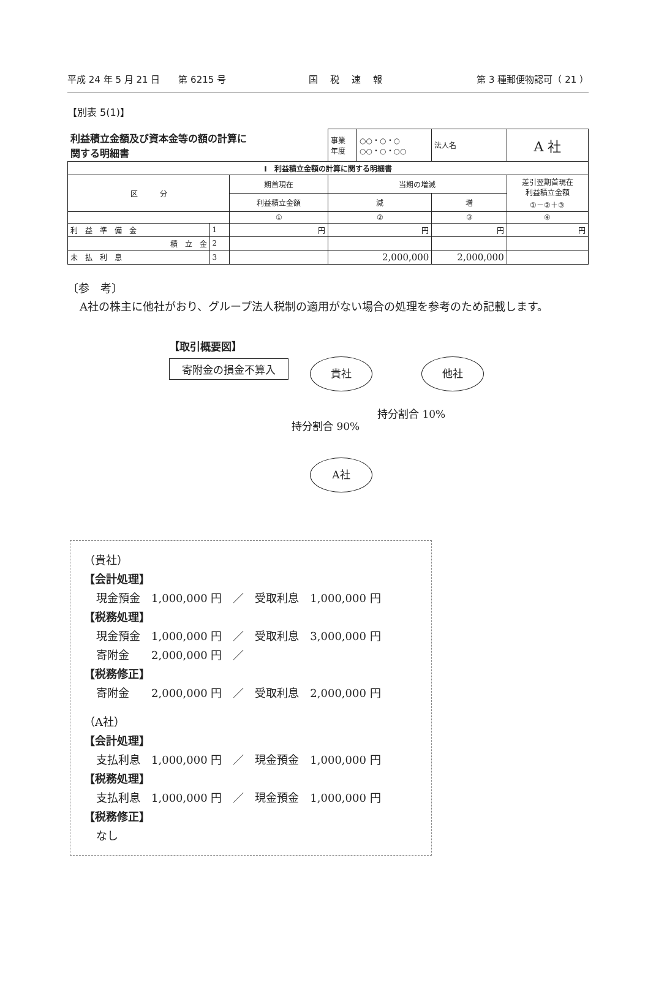平成 24 年 5 月 21 日　　第 6215 号 国税速報 第 3 種郵便物認可（ 21 ）
【別表 5(1)】
| 利益積立金額及び資本金等の額の計算に 関する明細書 | | | 事業 年度 | ○○・○・○ ○○・○・○○ | 法人名 | A 社 |
| Ⅰ 利益積立金額の計算に関する明細書 | | | | | | |
| 区 分 | | 期首現在 | 当期の増減 | | | 差引翌期首現在 利益積立金額 ①－②＋③ |
| | | 利益積立金額 | 減 | | 増 | |
| | | ① | ② | | ③ | ④ |
| 利 益 準 備 金 | 1 | 円 | 円 | | 円 | 円 |
| 積 立 金 | 2 | | | | | |
| 未 払 利 息 | 3 | | 2,000,000 | | 2,000,000 | |
〔参　考〕
A社の株主に他社がおり、グループ法人税制の適用がない場合の処理を参考のため記載します。
【取引概要図】
寄附金の損金不算入
貴社 他社
持分割合 90%
持分割合 10%
A社
（貴社）
【会計処理】
現金預金　1,000,000 円　／　受取利息　1,000,000 円
【税務処理】
現金預金　1,000,000 円　／　受取利息　3,000,000 円
寄附金　　2,000,000 円　／
【税務修正】
寄附金　　2,000,000 円　／　受取利息　2,000,000 円
（A社）
【会計処理】
支払利息　1,000,000 円　／　現金預金　1,000,000 円
【税務処理】
支払利息　1,000,000 円　／　現金預金　1,000,000 円
【税務修正】
なし